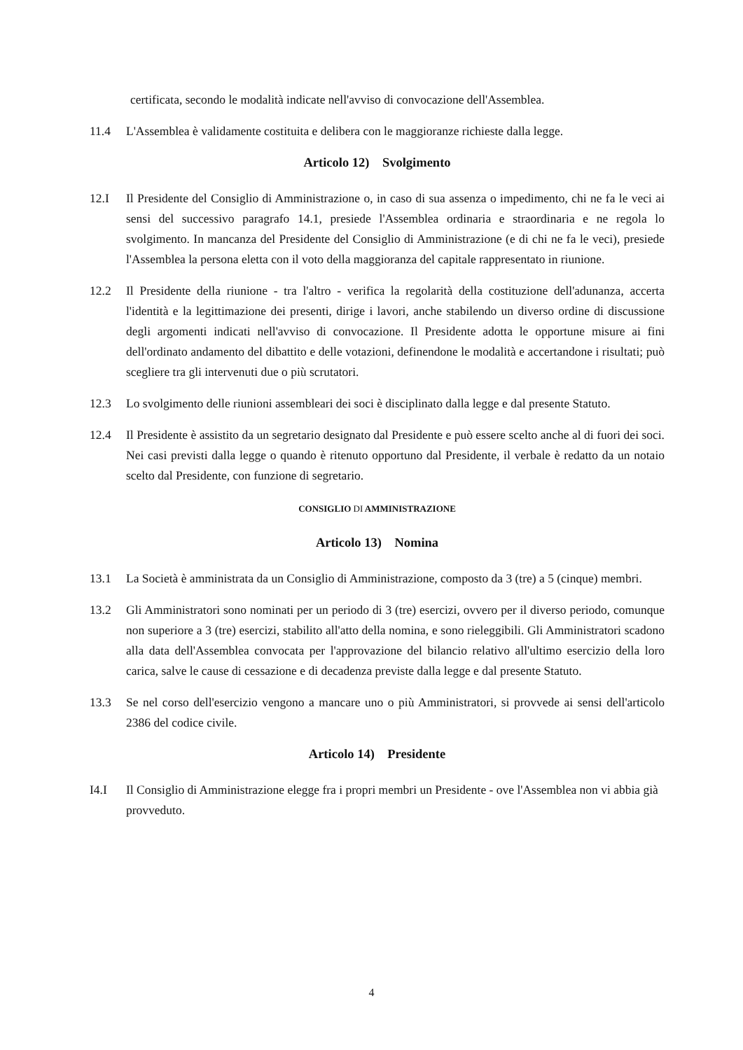certificata, secondo le modalità indicate nell'avviso di convocazione dell'Assemblea.
11.4 L'Assemblea è validamente costituita e delibera con le maggioranze richieste dalla legge.
Articolo 12) Svolgimento
12.I Il Presidente del Consiglio di Amministrazione o, in caso di sua assenza o impedimento, chi ne fa le veci ai sensi del successivo paragrafo 14.1, presiede l'Assemblea ordinaria e straordinaria e ne regola lo svolgimento. In mancanza del Presidente del Consiglio di Amministrazione (e di chi ne fa le veci), presiede l'Assemblea la persona eletta con il voto della maggioranza del capitale rappresentato in riunione.
12.2 Il Presidente della riunione - tra l'altro - verifica la regolarità della costituzione dell'adunanza, accerta l'identità e la legittimazione dei presenti, dirige i lavori, anche stabilendo un diverso ordine di discussione degli argomenti indicati nell'avviso di convocazione. Il Presidente adotta le opportune misure ai fini dell'ordinato andamento del dibattito e delle votazioni, definendone le modalità e accertandone i risultati; può scegliere tra gli intervenuti due o più scrutatori.
12.3 Lo svolgimento delle riunioni assembleari dei soci è disciplinato dalla legge e dal presente Statuto.
12.4 Il Presidente è assistito da un segretario designato dal Presidente e può essere scelto anche al di fuori dei soci. Nei casi previsti dalla legge o quando è ritenuto opportuno dal Presidente, il verbale è redatto da un notaio scelto dal Presidente, con funzione di segretario.
CONSIGLIO DI AMMINISTRAZIONE
Articolo 13) Nomina
13.1 La Società è amministrata da un Consiglio di Amministrazione, composto da 3 (tre) a 5 (cinque) membri.
13.2 Gli Amministratori sono nominati per un periodo di 3 (tre) esercizi, ovvero per il diverso periodo, comunque non superiore a 3 (tre) esercizi, stabilito all'atto della nomina, e sono rieleggibili. Gli Amministratori scadono alla data dell'Assemblea convocata per l'approvazione del bilancio relativo all'ultimo esercizio della loro carica, salve le cause di cessazione e di decadenza previste dalla legge e dal presente Statuto.
13.3 Se nel corso dell'esercizio vengono a mancare uno o più Amministratori, si provvede ai sensi dell'articolo 2386 del codice civile.
Articolo 14) Presidente
I4.I Il Consiglio di Amministrazione elegge fra i propri membri un Presidente - ove l'Assemblea non vi abbia già provveduto.
4